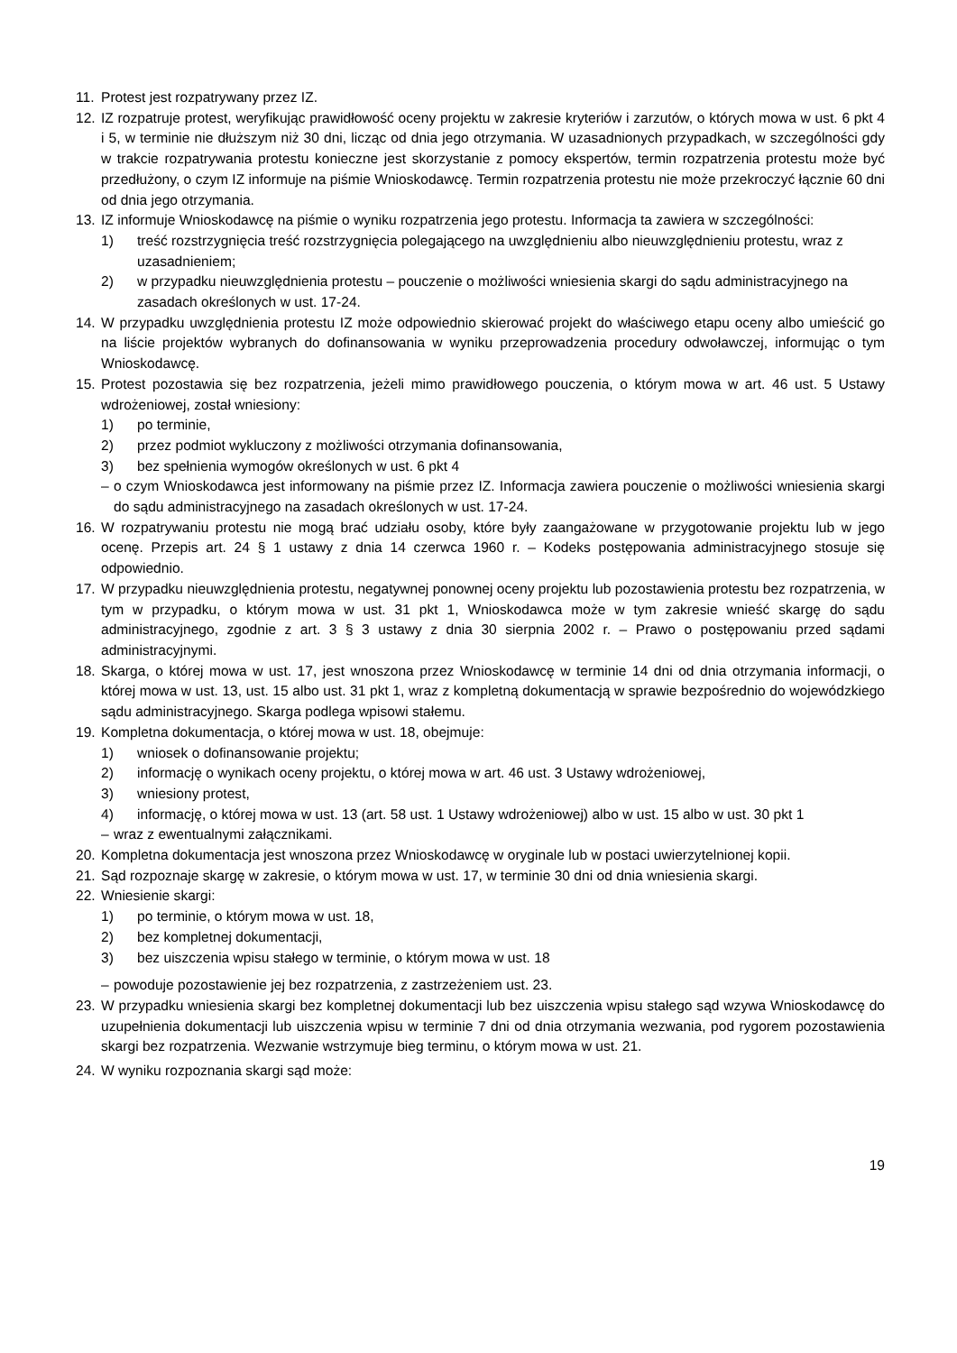11. Protest jest rozpatrywany przez IZ.
12. IZ rozpatruje protest, weryfikując prawidłowość oceny projektu w zakresie kryteriów i zarzutów, o których mowa w ust. 6 pkt 4 i 5, w terminie nie dłuższym niż 30 dni, licząc od dnia jego otrzymania. W uzasadnionych przypadkach, w szczególności gdy w trakcie rozpatrywania protestu konieczne jest skorzystanie z pomocy ekspertów, termin rozpatrzenia protestu może być przedłużony, o czym IZ informuje na piśmie Wnioskodawcę. Termin rozpatrzenia protestu nie może przekroczyć łącznie 60 dni od dnia jego otrzymania.
13. IZ informuje Wnioskodawcę na piśmie o wyniku rozpatrzenia jego protestu. Informacja ta zawiera w szczególności:
1) treść rozstrzygnięcia treść rozstrzygnięcia polegającego na uwzględnieniu albo nieuwzględnieniu protestu, wraz z uzasadnieniem;
2) w przypadku nieuwzględnienia protestu – pouczenie o możliwości wniesienia skargi do sądu administracyjnego na zasadach określonych w ust. 17-24.
14. W przypadku uwzględnienia protestu IZ może odpowiednio skierować projekt do właściwego etapu oceny albo umieścić go na liście projektów wybranych do dofinansowania w wyniku przeprowadzenia procedury odwoławczej, informując o tym Wnioskodawcę.
15. Protest pozostawia się bez rozpatrzenia, jeżeli mimo prawidłowego pouczenia, o którym mowa w art. 46 ust. 5 Ustawy wdrożeniowej, został wniesiony:
1) po terminie,
2) przez podmiot wykluczony z możliwości otrzymania dofinansowania,
3) bez spełnienia wymogów określonych w ust. 6 pkt 4
– o czym Wnioskodawca jest informowany na piśmie przez IZ. Informacja zawiera pouczenie o możliwości wniesienia skargi do sądu administracyjnego na zasadach określonych w ust. 17-24.
16. W rozpatrywaniu protestu nie mogą brać udziału osoby, które były zaangażowane w przygotowanie projektu lub w jego ocenę. Przepis art. 24 § 1 ustawy z dnia 14 czerwca 1960 r. – Kodeks postępowania administracyjnego stosuje się odpowiednio.
17. W przypadku nieuwzględnienia protestu, negatywnej ponownej oceny projektu lub pozostawienia protestu bez rozpatrzenia, w tym w przypadku, o którym mowa w ust. 31 pkt 1, Wnioskodawca może w tym zakresie wnieść skargę do sądu administracyjnego, zgodnie z art. 3 § 3 ustawy z dnia 30 sierpnia 2002 r. – Prawo o postępowaniu przed sądami administracyjnymi.
18. Skarga, o której mowa w ust. 17, jest wnoszona przez Wnioskodawcę w terminie 14 dni od dnia otrzymania informacji, o której mowa w ust. 13, ust. 15 albo ust. 31 pkt 1, wraz z kompletną dokumentacją w sprawie bezpośrednio do wojewódzkiego sądu administracyjnego. Skarga podlega wpisowi stałemu.
19. Kompletna dokumentacja, o której mowa w ust. 18, obejmuje:
1) wniosek o dofinansowanie projektu;
2) informację o wynikach oceny projektu, o której mowa w art. 46 ust. 3 Ustawy wdrożeniowej,
3) wniesiony protest,
4) informację, o której mowa w ust. 13 (art. 58 ust. 1 Ustawy wdrożeniowej) albo w ust. 15 albo w ust. 30 pkt 1
– wraz z ewentualnymi załącznikami.
20. Kompletna dokumentacja jest wnoszona przez Wnioskodawcę w oryginale lub w postaci uwierzytelnionej kopii.
21. Sąd rozpoznaje skargę w zakresie, o którym mowa w ust. 17, w terminie 30 dni od dnia wniesienia skargi.
22. Wniesienie skargi:
1) po terminie, o którym mowa w ust. 18,
2) bez kompletnej dokumentacji,
3) bez uiszczenia wpisu stałego w terminie, o którym mowa w ust. 18
– powoduje pozostawienie jej bez rozpatrzenia, z zastrzeżeniem ust. 23.
23. W przypadku wniesienia skargi bez kompletnej dokumentacji lub bez uiszczenia wpisu stałego sąd wzywa Wnioskodawcę do uzupełnienia dokumentacji lub uiszczenia wpisu w terminie 7 dni od dnia otrzymania wezwania, pod rygorem pozostawienia skargi bez rozpatrzenia. Wezwanie wstrzymuje bieg terminu, o którym mowa w ust. 21.
24. W wyniku rozpoznania skargi sąd może:
19